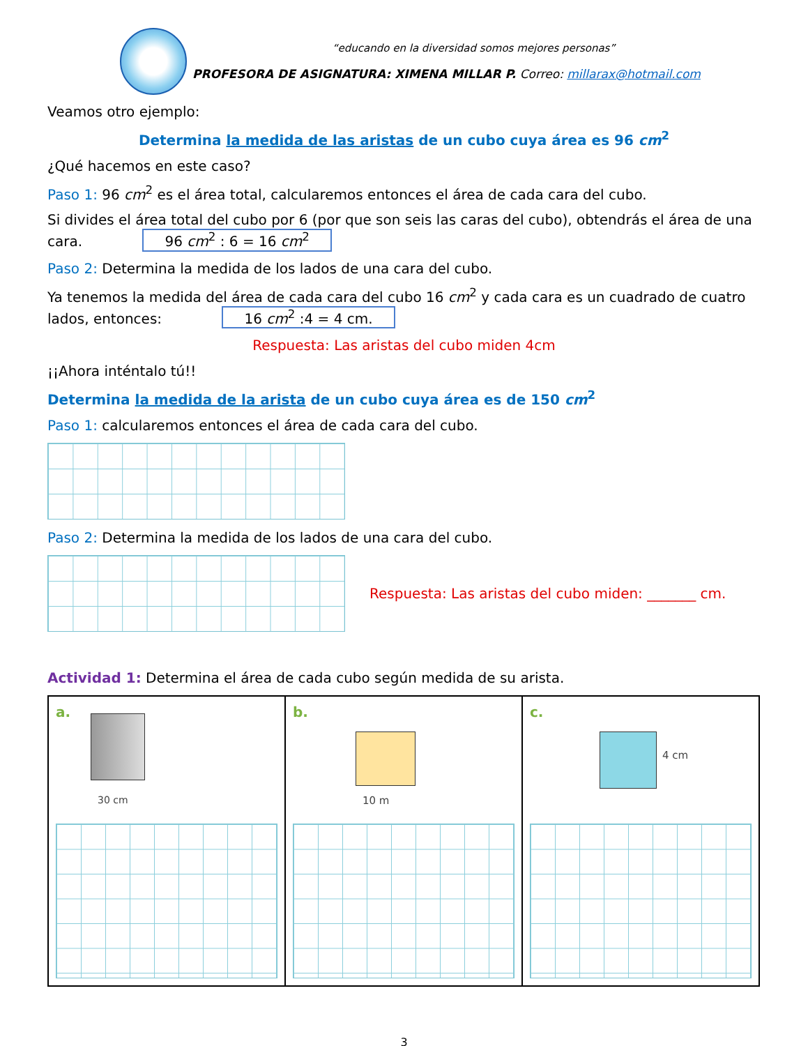“educando en la diversidad somos mejores personas”
PROFESORA DE ASIGNATURA: XIMENA MILLAR P. Correo: millarax@hotmail.com
Veamos otro ejemplo:
Determina la medida de las aristas de un cubo cuya área es 96 cm<sup>2</sup>
¿Qué hacemos en este caso?
Paso 1: 96 cm<sup>2</sup> es el área total, calcularemos entonces el área de cada cara del cubo.
Si divides el área total del cubo por 6 (por que son seis las caras del cubo), obtendrás el área de una cara. 96 cm<sup>2</sup> : 6 = 16 cm<sup>2</sup>
Paso 2: Determina la medida de los lados de una cara del cubo.
Ya tenemos la medida del área de cada cara del cubo 16 cm<sup>2</sup> y cada cara es un cuadrado de cuatro lados, entonces: 16 cm<sup>2</sup> :4 = 4 cm.
Respuesta: Las aristas del cubo miden 4cm
¡¡Ahora inténtalo tú!!
Determina la medida de la arista de un cubo cuya área es de 150 cm<sup>2</sup>
Paso 1: calcularemos entonces el área de cada cara del cubo.
Paso 2: Determina la medida de los lados de una cara del cubo.
Respuesta: Las aristas del cubo miden: _______ cm.
Actividad 1: Determina el área de cada cubo según medida de su arista.
| a. 30 cm | b. 10 m | c. 4 cm |
3